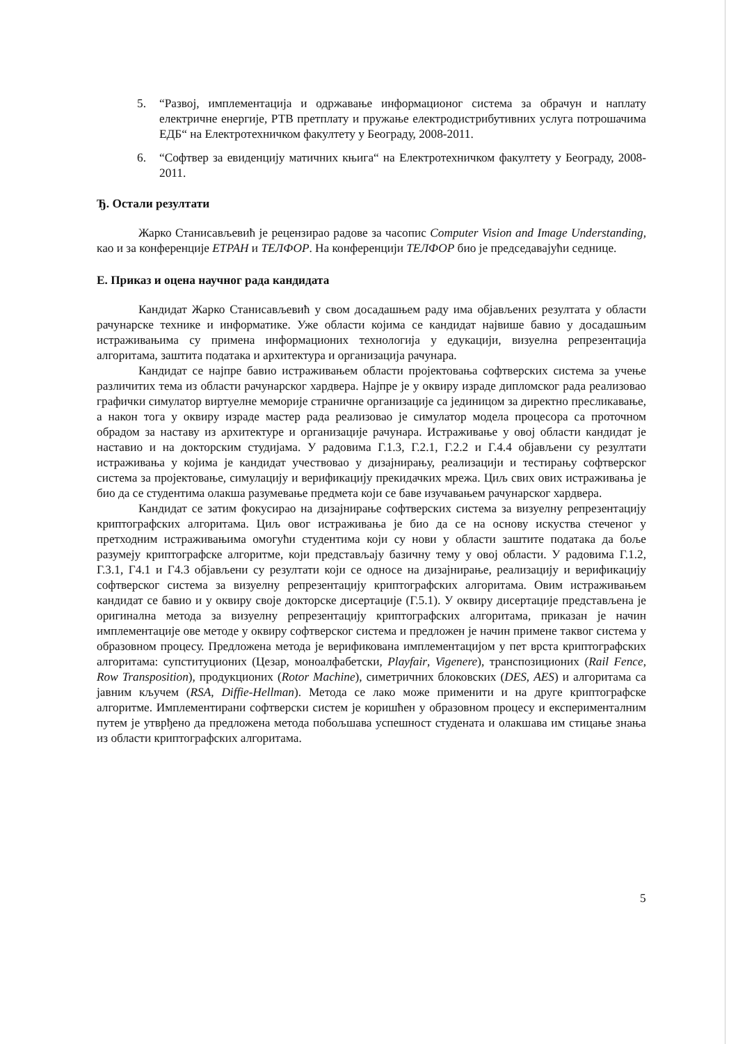5. “Развој, имплементација и одржавање информационог система за обрачун и наплату електричне енергије, РТВ претплату и пружање електродистрибутивних услуга потрошачима ЕДБ“ на Електротехничком факултету у Београду, 2008-2011.
6. “Софтвер за евиденцију матичних књига“ на Електротехничком факултету у Београду, 2008-2011.
Ђ. Остали резултати
Жарко Станисављевић је рецензирао радове за часопис Computer Vision and Image Understanding, као и за конференције ЕТРАН и ТЕЛФОР. На конференцији ТЕЛФОР био је председавајући седнице.
Е. Приказ и оцена научног рада кандидата
Кандидат Жарко Станисављевић у свом досадашњем раду има објављених резултата у области рачунарске технике и информатике. Уже области којима се кандидат највише бавио у досадашњим истраживањима су примена информационих технологија у едукацији, визуелна репрезентација алгоритама, заштита података и архитектура и организација рачунара.
Кандидат се најпре бавио истраживањем области пројектовања софтверских система за учење различитих тема из области рачунарског хардвера. Најпре је у оквиру израде дипломског рада реализовао графички симулатор виртуелне меморије страничне организације са јединицом за директно пресликавање, а након тога у оквиру израде мастер рада реализовао је симулатор модела процесора са проточном обрадом за наставу из архитектуре и организације рачунара. Истраживање у овој области кандидат је наставио и на докторским студијама. У радовима Г.1.3, Г.2.1, Г.2.2 и Г.4.4 објављени су резултати истраживања у којима је кандидат учествовао у дизајнирању, реализацији и тестирању софтверског система за пројектовање, симулацију и верификацију прекидачких мрежа. Циљ свих ових истраживања је био да се студентима олакша разумевање предмета који се баве изучавањем рачунарског хардвера.
Кандидат се затим фокусирао на дизајнирање софтверских система за визуелну репрезентацију криптографских алгоритама. Циљ овог истраживања је био да се на основу искуства стеченог у претходним истраживањима омогући студентима који су нови у области заштите података да боље разумеју криптографске алгоритме, који представљају базичну тему у овој области. У радовима Г.1.2, Г.3.1, Г4.1 и Г4.3 објављени су резултати који се односе на дизајнирање, реализацију и верификацију софтверског система за визуелну репрезентацију криптографских алгоритама. Овим истраживањем кандидат се бавио и у оквиру своје докторске дисертације (Г.5.1). У оквиру дисертације представљена је оригинална метода за визуелну репрезентацију криптографских алгоритама, приказан је начин имплементације ове методе у оквиру софтверског система и предложен је начин примене таквог система у образовном процесу. Предложена метода је верификована имплементацијом у пет врста криптографских алгоритама: супституционих (Цезар, моноалфабетски, Playfair, Vigenere), транспозиционих (Rail Fence, Row Transposition), продукционих (Rotor Machine), симетричних блоковских (DES, AES) и алгоритама са јавним кључем (RSA, Diffie-Hellman). Метода се лако може применити и на друге криптографске алгоритме. Имплементирани софтверски систем је коришћен у образовном процесу и експерименталним путем је утврђено да предложена метода побољшава успешност студената и олакшава им стицање знања из области криптографских алгоритама.
5